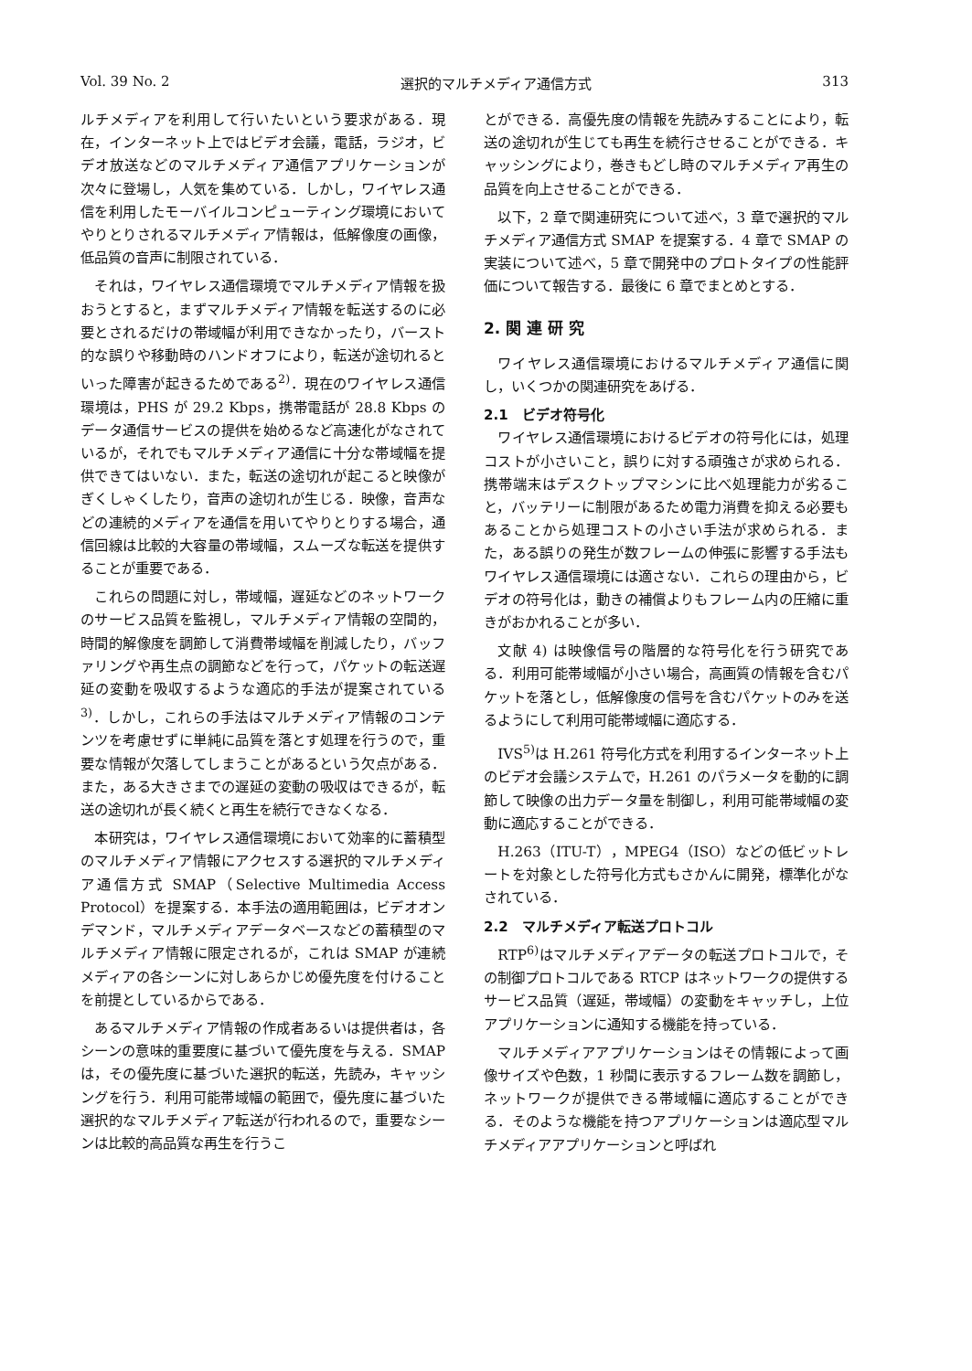Vol. 39 No. 2 選択的マルチメディア通信方式 313
ルチメディアを利用して行いたいという要求がある．現在，インターネット上ではビデオ会議，電話，ラジオ，ビデオ放送などのマルチメディア通信アプリケーションが次々に登場し，人気を集めている．しかし，ワイヤレス通信を利用したモーバイルコンピューティング環境においてやりとりされるマルチメディア情報は，低解像度の画像，低品質の音声に制限されている．
それは，ワイヤレス通信環境でマルチメディア情報を扱おうとすると，まずマルチメディア情報を転送するのに必要とされるだけの帯域幅が利用できなかったり，バースト的な誤りや移動時のハンドオフにより，転送が途切れるといった障害が起きるためである<sup>2)</sup>．現在のワイヤレス通信環境は，PHS が 29.2 Kbps，携帯電話が 28.8 Kbps のデータ通信サービスの提供を始めるなど高速化がなされているが，それでもマルチメディア通信に十分な帯域幅を提供できてはいない．また，転送の途切れが起こると映像がぎくしゃくしたり，音声の途切れが生じる．映像，音声などの連続的メディアを通信を用いてやりとりする場合，通信回線は比較的大容量の帯域幅，スムーズな転送を提供することが重要である．
これらの問題に対し，帯域幅，遅延などのネットワークのサービス品質を監視し，マルチメディア情報の空間的，時間的解像度を調節して消費帯域幅を削減したり，バッファリングや再生点の調節などを行って，パケットの転送遅延の変動を吸収するような適応的手法が提案されている<sup>3)</sup>．しかし，これらの手法はマルチメディア情報のコンテンツを考慮せずに単純に品質を落とす処理を行うので，重要な情報が欠落してしまうことがあるという欠点がある．また，ある大きさまでの遅延の変動の吸収はできるが，転送の途切れが長く続くと再生を続行できなくなる．
本研究は，ワイヤレス通信環境において効率的に蓄積型のマルチメディア情報にアクセスする選択的マルチメディア通信方式 SMAP（Selective Multimedia Access Protocol）を提案する．本手法の適用範囲は，ビデオオンデマンド，マルチメディアデータベースなどの蓄積型のマルチメディア情報に限定されるが，これは SMAP が連続メディアの各シーンに対しあらかじめ優先度を付けることを前提としているからである．
あるマルチメディア情報の作成者あるいは提供者は，各シーンの意味的重要度に基づいて優先度を与える．SMAP は，その優先度に基づいた選択的転送，先読み，キャッシングを行う．利用可能帯域幅の範囲で，優先度に基づいた選択的なマルチメディア転送が行われるので，重要なシーンは比較的高品質な再生を行うこ
とができる．高優先度の情報を先読みすることにより，転送の途切れが生じても再生を続行させることができる．キャッシングにより，巻きもどし時のマルチメディア再生の品質を向上させることができる．
以下，2 章で関連研究について述べ，3 章で選択的マルチメディア通信方式 SMAP を提案する．4 章で SMAP の実装について述べ，5 章で開発中のプロトタイプの性能評価について報告する．最後に 6 章でまとめとする．
2. 関 連 研 究
ワイヤレス通信環境におけるマルチメディア通信に関し，いくつかの関連研究をあげる．
2.1　ビデオ符号化
ワイヤレス通信環境におけるビデオの符号化には，処理コストが小さいこと，誤りに対する頑強さが求められる．携帯端末はデスクトップマシンに比べ処理能力が劣ること，バッテリーに制限があるため電力消費を抑える必要もあることから処理コストの小さい手法が求められる．また，ある誤りの発生が数フレームの伸張に影響する手法もワイヤレス通信環境には適さない．これらの理由から，ビデオの符号化は，動きの補償よりもフレーム内の圧縮に重きがおかれることが多い．
文献 4) は映像信号の階層的な符号化を行う研究である．利用可能帯域幅が小さい場合，高画質の情報を含むパケットを落とし，低解像度の信号を含むパケットのみを送るようにして利用可能帯域幅に適応する．
IVS<sup>5)</sup>は H.261 符号化方式を利用するインターネット上のビデオ会議システムで，H.261 のパラメータを動的に調節して映像の出力データ量を制御し，利用可能帯域幅の変動に適応することができる．
H.263（ITU-T），MPEG4（ISO）などの低ビットレートを対象とした符号化方式もさかんに開発，標準化がなされている．
2.2　マルチメディア転送プロトコル
RTP<sup>6)</sup>はマルチメディアデータの転送プロトコルで，その制御プロトコルである RTCP はネットワークの提供するサービス品質（遅延，帯域幅）の変動をキャッチし，上位アプリケーションに通知する機能を持っている．
マルチメディアアプリケーションはその情報によって画像サイズや色数，1 秒間に表示するフレーム数を調節し，ネットワークが提供できる帯域幅に適応することができる．そのような機能を持つアプリケーションは適応型マルチメディアアプリケーションと呼ばれ